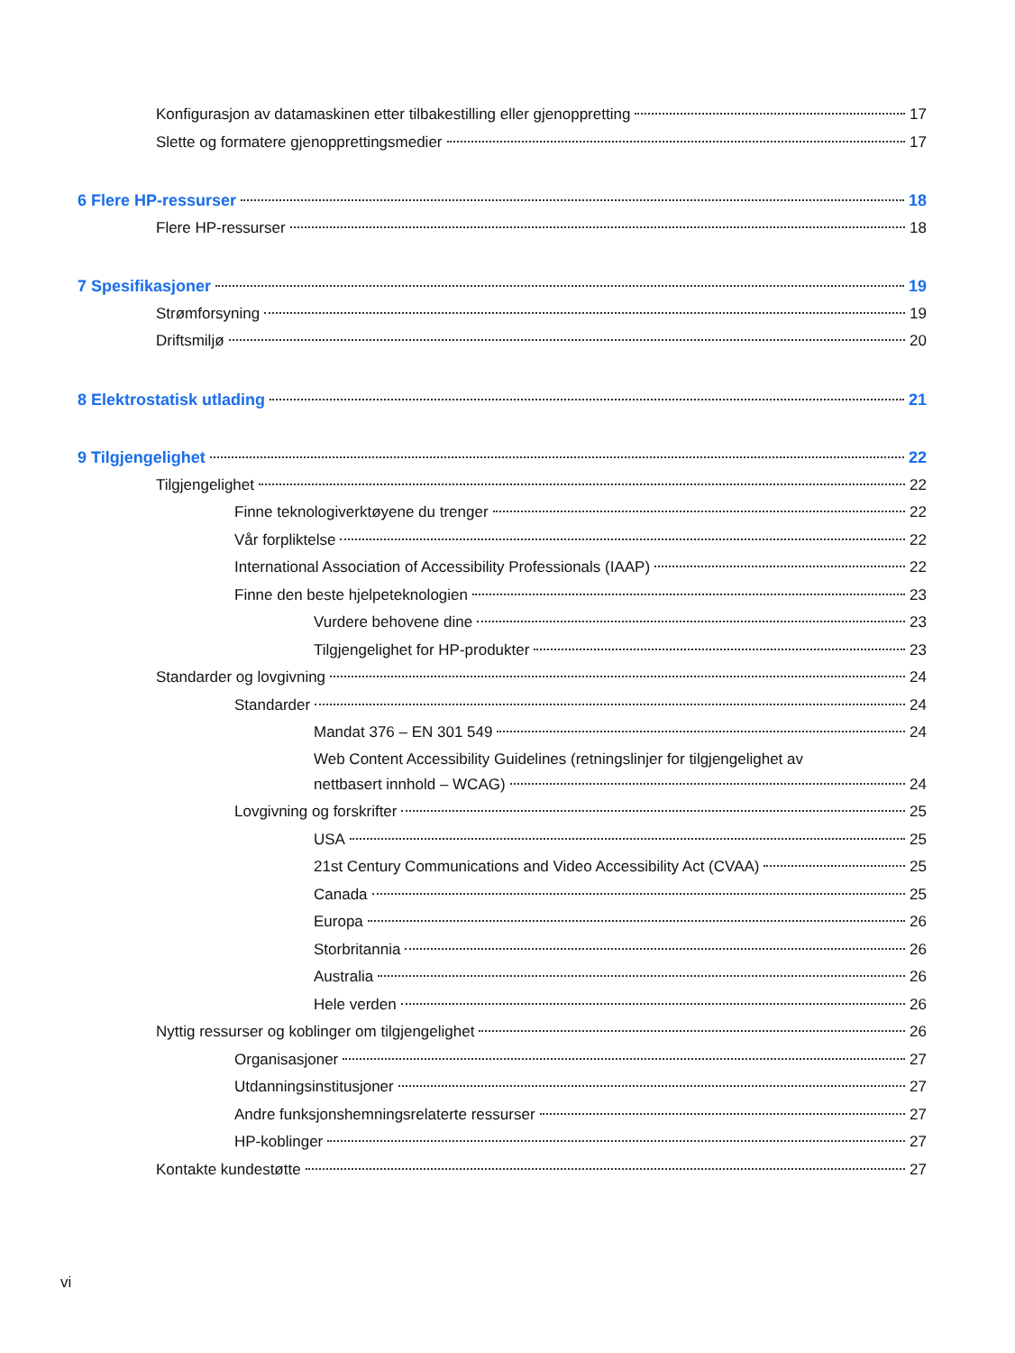Konfigurasjon av datamaskinen etter tilbakestilling eller gjenoppretting 17
Slette og formatere gjenopprettingsmedier 17
6 Flere HP-ressurser 18
Flere HP-ressurser 18
7 Spesifikasjoner 19
Strømforsyning 19
Driftsmiljø 20
8 Elektrostatisk utlading 21
9 Tilgjengelighet 22
Tilgjengelighet 22
Finne teknologiverktøyene du trenger 22
Vår forpliktelse 22
International Association of Accessibility Professionals (IAAP) 22
Finne den beste hjelpeteknologien 23
Vurdere behovene dine 23
Tilgjengelighet for HP-produkter 23
Standarder og lovgivning 24
Standarder 24
Mandat 376 – EN 301 549 24
Web Content Accessibility Guidelines (retningslinjer for tilgjengelighet av
nettbasert innhold – WCAG) 24
Lovgivning og forskrifter 25
USA 25
21st Century Communications and Video Accessibility Act (CVAA) 25
Canada 25
Europa 26
Storbritannia 26
Australia 26
Hele verden 26
Nyttig ressurser og koblinger om tilgjengelighet 26
Organisasjoner 27
Utdanningsinstitusjoner 27
Andre funksjonshemningsrelaterte ressurser 27
HP-koblinger 27
Kontakte kundestøtte 27
vi